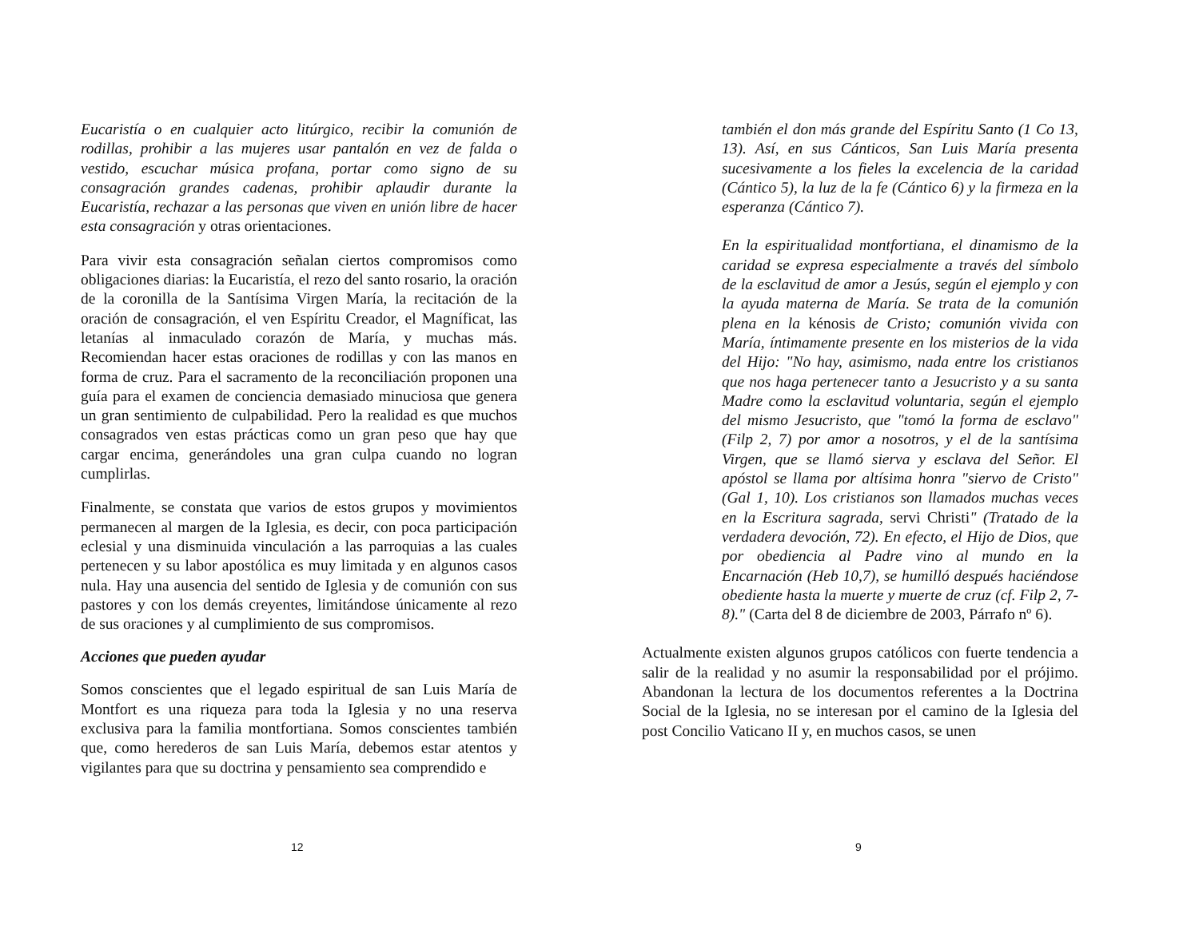Eucaristía o en cualquier acto litúrgico, recibir la comunión de rodillas, prohibir a las mujeres usar pantalón en vez de falda o vestido, escuchar música profana, portar como signo de su consagración grandes cadenas, prohibir aplaudir durante la Eucaristía, rechazar a las personas que viven en unión libre de hacer esta consagración y otras orientaciones.
Para vivir esta consagración señalan ciertos compromisos como obligaciones diarias: la Eucaristía, el rezo del santo rosario, la oración de la coronilla de la Santísima Virgen María, la recitación de la oración de consagración, el ven Espíritu Creador, el Magníficat, las letanías al inmaculado corazón de María, y muchas más. Recomiendan hacer estas oraciones de rodillas y con las manos en forma de cruz. Para el sacramento de la reconciliación proponen una guía para el examen de conciencia demasiado minuciosa que genera un gran sentimiento de culpabilidad. Pero la realidad es que muchos consagrados ven estas prácticas como un gran peso que hay que cargar encima, generándoles una gran culpa cuando no logran cumplirlas.
Finalmente, se constata que varios de estos grupos y movimientos permanecen al margen de la Iglesia, es decir, con poca participación eclesial y una disminuida vinculación a las parroquias a las cuales pertenecen y su labor apostólica es muy limitada y en algunos casos nula. Hay una ausencia del sentido de Iglesia y de comunión con sus pastores y con los demás creyentes, limitándose únicamente al rezo de sus oraciones y al cumplimiento de sus compromisos.
Acciones que pueden ayudar
Somos conscientes que el legado espiritual de san Luis María de Montfort es una riqueza para toda la Iglesia y no una reserva exclusiva para la familia montfortiana. Somos conscientes también que, como herederos de san Luis María, debemos estar atentos y vigilantes para que su doctrina y pensamiento sea comprendido e
12
también el don más grande del Espíritu Santo (1 Co 13, 13). Así, en sus Cánticos, San Luis María presenta sucesivamente a los fieles la excelencia de la caridad (Cántico 5), la luz de la fe (Cántico 6) y la firmeza en la esperanza (Cántico 7).
En la espiritualidad montfortiana, el dinamismo de la caridad se expresa especialmente a través del símbolo de la esclavitud de amor a Jesús, según el ejemplo y con la ayuda materna de María. Se trata de la comunión plena en la kénosis de Cristo; comunión vivida con María, íntimamente presente en los misterios de la vida del Hijo: "No hay, asimismo, nada entre los cristianos que nos haga pertenecer tanto a Jesucristo y a su santa Madre como la esclavitud voluntaria, según el ejemplo del mismo Jesucristo, que "tomó la forma de esclavo" (Filp 2, 7) por amor a nosotros, y el de la santísima Virgen, que se llamó sierva y esclava del Señor. El apóstol se llama por altísima honra "siervo de Cristo" (Gal 1, 10). Los cristianos son llamados muchas veces en la Escritura sagrada, servi Christi" (Tratado de la verdadera devoción, 72). En efecto, el Hijo de Dios, que por obediencia al Padre vino al mundo en la Encarnación (Heb 10,7), se humilló después haciéndose obediente hasta la muerte y muerte de cruz (cf. Filp 2, 7-8)." (Carta del 8 de diciembre de 2003, Párrafo nº 6).
Actualmente existen algunos grupos católicos con fuerte tendencia a salir de la realidad y no asumir la responsabilidad por el prójimo. Abandonan la lectura de los documentos referentes a la Doctrina Social de la Iglesia, no se interesan por el camino de la Iglesia del post Concilio Vaticano II y, en muchos casos, se unen
9